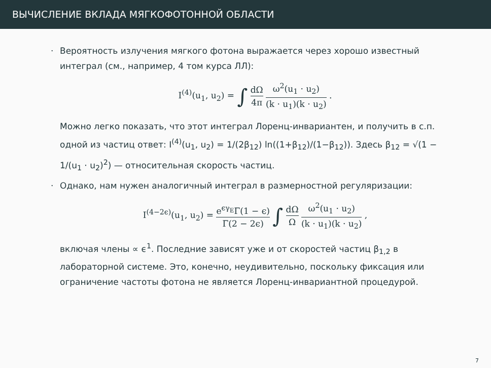ВЫЧИСЛЕНИЕ ВКЛАДА МЯГКОФОТОННОЙ ОБЛАСТИ
· Вероятность излучения мягкого фотона выражается через хорошо известный интеграл (см., например, 4 том курса ЛЛ):
I<sup>(4)</sup>(u<sub>1</sub>, u<sub>2</sub>) = ∫ dΩ 4π ω<sup>2</sup>(u<sub>1</sub> · u<sub>2</sub>) (k · u<sub>1</sub>)(k · u<sub>2</sub>) .
Можно легко показать, что этот интеграл Лоренц-инвариантен, и получить в с.п. одной из частиц ответ: I<sup>(4)</sup>(u<sub>1</sub>, u<sub>2</sub>) = 1/(2β<sub>12</sub>) ln((1+β<sub>12</sub>)/(1−β<sub>12</sub>)). Здесь β<sub>12</sub> = √(1 − 1/(u<sub>1</sub> · u<sub>2</sub>)<sup>2</sup>) — относительная скорость частиц.
· Однако, нам нужен аналогичный интеграл в размерностной регуляризации:
I<sup>(4−2ϵ)</sup>(u<sub>1</sub>, u<sub>2</sub>) = e<sup>ϵγ<sub>E</sub></sup>Γ(1 − ϵ) Γ(2 − 2ϵ) ∫ dΩ Ω ω<sup>2</sup>(u<sub>1</sub> · u<sub>2</sub>) (k · u<sub>1</sub>)(k · u<sub>2</sub>) ,
включая члены ∝ ϵ<sup>1</sup>. Последние зависят уже и от скоростей частиц β<sub>1,2</sub> в лабораторной системе. Это, конечно, неудивительно, поскольку фиксация или ограничение частоты фотона не является Лоренц-инвариантной процедурой.
7